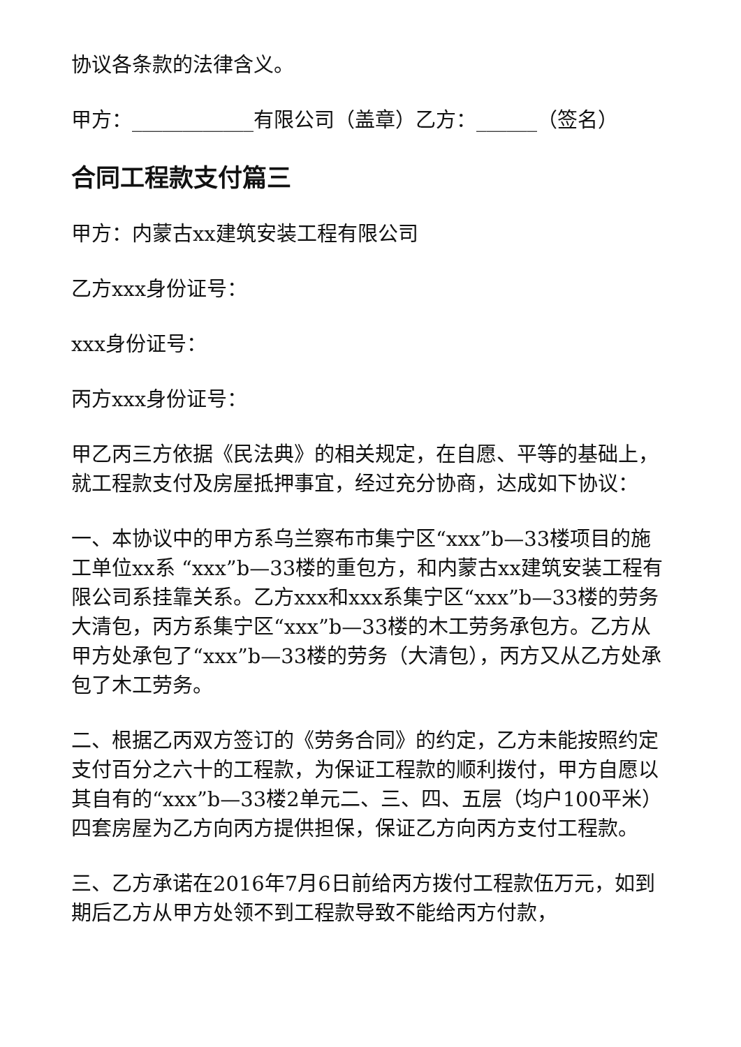协议各条款的法律含义。
甲方：____________有限公司（盖章）乙方：______（签名）
合同工程款支付篇三
甲方：内蒙古xx建筑安装工程有限公司
乙方xxx身份证号：
xxx身份证号：
丙方xxx身份证号：
甲乙丙三方依据《民法典》的相关规定，在自愿、平等的基础上，就工程款支付及房屋抵押事宜，经过充分协商，达成如下协议：
一、本协议中的甲方系乌兰察布市集宁区“xxx”b—33楼项目的施工单位xx系 “xxx”b—33楼的重包方，和内蒙古xx建筑安装工程有限公司系挂靠关系。乙方xxx和xxx系集宁区“xxx”b—33楼的劳务大清包，丙方系集宁区“xxx”b—33楼的木工劳务承包方。乙方从甲方处承包了“xxx”b—33楼的劳务（大清包），丙方又从乙方处承包了木工劳务。
二、根据乙丙双方签订的《劳务合同》的约定，乙方未能按照约定支付百分之六十的工程款，为保证工程款的顺利拨付，甲方自愿以其自有的“xxx”b—33楼2单元二、三、四、五层（均户100平米）四套房屋为乙方向丙方提供担保，保证乙方向丙方支付工程款。
三、乙方承诺在2016年7月6日前给丙方拨付工程款伍万元，如到期后乙方从甲方处领不到工程款导致不能给丙方付款，